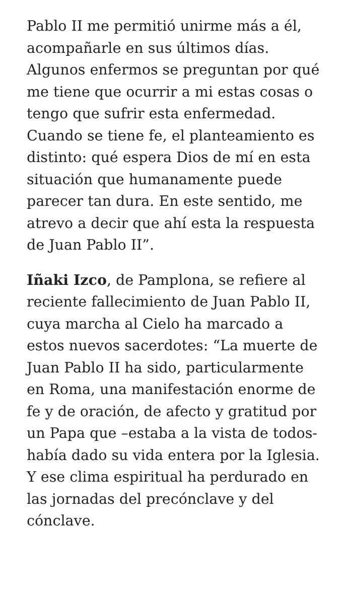Pablo II me permitió unirme más a él, acompañarle en sus últimos días. Algunos enfermos se preguntan por qué me tiene que ocurrir a mi estas cosas o tengo que sufrir esta enfermedad. Cuando se tiene fe, el planteamiento es distinto: qué espera Dios de mí en esta situación que humanamente puede parecer tan dura. En este sentido, me atrevo a decir que ahí esta la respuesta de Juan Pablo II”.
Iñaki Izco, de Pamplona, se refiere al reciente fallecimiento de Juan Pablo II, cuya marcha al Cielo ha marcado a estos nuevos sacerdotes: “La muerte de Juan Pablo II ha sido, particularmente en Roma, una manifestación enorme de fe y de oración, de afecto y gratitud por un Papa que –estaba a la vista de todos- había dado su vida entera por la Iglesia. Y ese clima espiritual ha perdurado en las jornadas del precónclave y del cónclave.